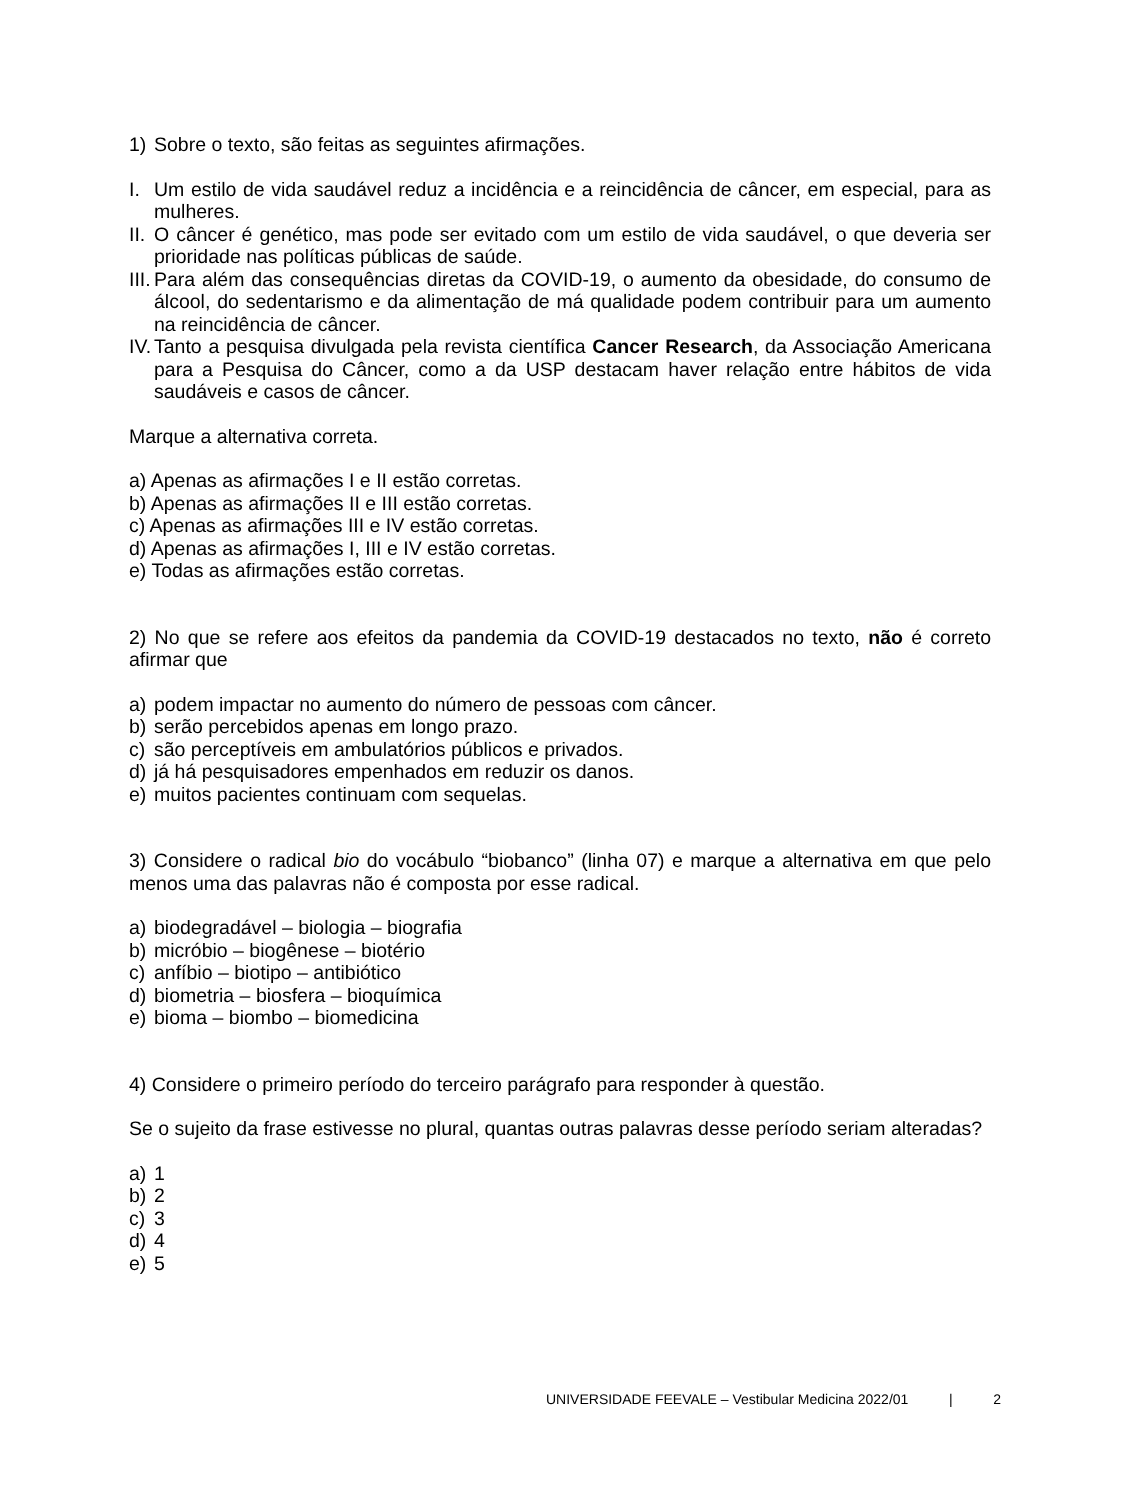1) Sobre o texto, são feitas as seguintes afirmações.
I. Um estilo de vida saudável reduz a incidência e a reincidência de câncer, em especial, para as mulheres.
II. O câncer é genético, mas pode ser evitado com um estilo de vida saudável, o que deveria ser prioridade nas políticas públicas de saúde.
III. Para além das consequências diretas da COVID-19, o aumento da obesidade, do consumo de álcool, do sedentarismo e da alimentação de má qualidade podem contribuir para um aumento na reincidência de câncer.
IV. Tanto a pesquisa divulgada pela revista científica Cancer Research, da Associação Americana para a Pesquisa do Câncer, como a da USP destacam haver relação entre hábitos de vida saudáveis e casos de câncer.
Marque a alternativa correta.
a) Apenas as afirmações I e II estão corretas.
b) Apenas as afirmações II e III estão corretas.
c) Apenas as afirmações III e IV estão corretas.
d) Apenas as afirmações I, III e IV estão corretas.
e) Todas as afirmações estão corretas.
2) No que se refere aos efeitos da pandemia da COVID-19 destacados no texto, não é correto afirmar que
a) podem impactar no aumento do número de pessoas com câncer.
b) serão percebidos apenas em longo prazo.
c) são perceptíveis em ambulatórios públicos e privados.
d) já há pesquisadores empenhados em reduzir os danos.
e) muitos pacientes continuam com sequelas.
3) Considere o radical bio do vocábulo “biobanco” (linha 07) e marque a alternativa em que pelo menos uma das palavras não é composta por esse radical.
a) biodegradável – biologia – biografia
b) micróbio – biogênese – biotério
c) anfíbio – biotipo – antibiótico
d) biometria – biosfera – bioquímica
e) bioma – biombo – biomedicina
4) Considere o primeiro período do terceiro parágrafo para responder à questão.
Se o sujeito da frase estivesse no plural, quantas outras palavras desse período seriam alteradas?
a) 1
b) 2
c) 3
d) 4
e) 5
UNIVERSIDADE FEEVALE – Vestibular Medicina 2022/01 | 2